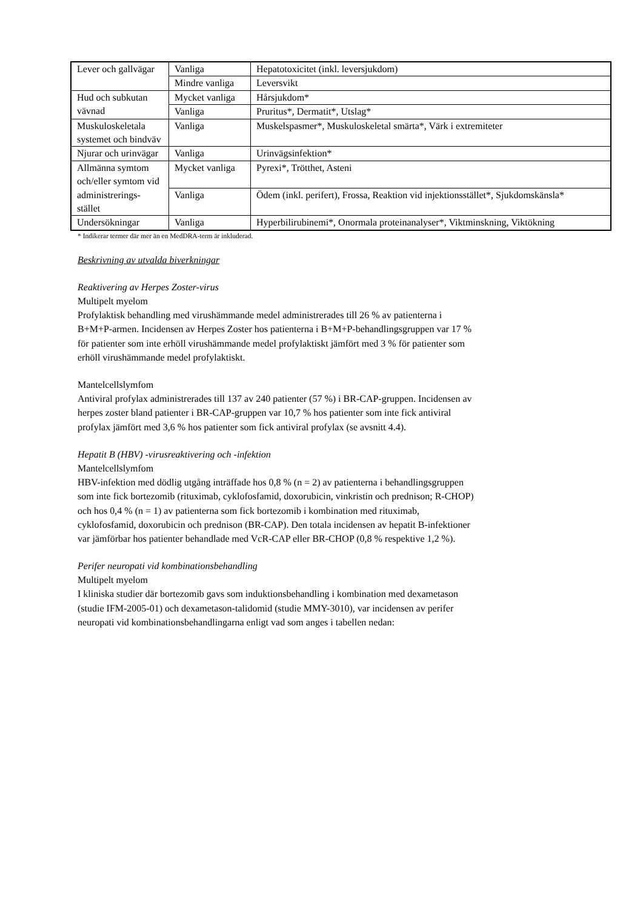| Lever och gallvägar | Vanliga | Hepatotoxicitet (inkl. leversjukdom) |
| | Mindre vanliga | Leversvikt |
| Hud och subkutan vävnad | Mycket vanliga | Hårsjukdom* |
| | Vanliga | Pruritus*, Dermatit*, Utslag* |
| Muskuloskeletala systemet och bindväv | Vanliga | Muskelspasmer*, Muskuloskeletal smärta*, Värk i extremiteter |
| Njurar och urinvägar | Vanliga | Urinvägsinfektion* |
| Allmänna symtom och/eller symtom vid administrerings-stället | Mycket vanliga | Pyrexi*, Trötthet, Asteni |
| | Vanliga | Ödem (inkl. perifert), Frossa, Reaktion vid injektionsstället*, Sjukdomskänsla* |
| Undersökningar | Vanliga | Hyperbilirubinemi*, Onormala proteinanalyser*, Viktminskning, Viktökning |
* Indikerar termer där mer än en MedDRA-term är inkluderad.
Beskrivning av utvalda biverkningar
Reaktivering av Herpes Zoster-virus
Multipelt myelom
Profylaktisk behandling med virushämmande medel administrerades till 26 % av patienterna i
B+M+P-armen. Incidensen av Herpes Zoster hos patienterna i B+M+P-behandlingsgruppen var 17 %
för patienter som inte erhöll virushämmande medel profylaktiskt jämfört med 3 % för patienter som
erhöll virushämmande medel profylaktiskt.
Mantelcellslymfom
Antiviral profylax administrerades till 137 av 240 patienter (57 %) i BR-CAP-gruppen. Incidensen av
herpes zoster bland patienter i BR-CAP-gruppen var 10,7 % hos patienter som inte fick antiviral
profylax jämfört med 3,6 % hos patienter som fick antiviral profylax (se avsnitt 4.4).
Hepatit B (HBV) -virusreaktivering och -infektion
Mantelcellslymfom
HBV-infektion med dödlig utgång inträffade hos 0,8 % (n = 2) av patienterna i behandlingsgruppen
som inte fick bortezomib (rituximab, cyklofosfamid, doxorubicin, vinkristin och prednison; R-CHOP)
och hos 0,4 % (n = 1) av patienterna som fick bortezomib i kombination med rituximab,
cyklofosfamid, doxorubicin och prednison (BR-CAP). Den totala incidensen av hepatit B-infektioner
var jämförbar hos patienter behandlade med VcR-CAP eller BR-CHOP (0,8 % respektive 1,2 %).
Perifer neuropati vid kombinationsbehandling
Multipelt myelom
I kliniska studier där bortezomib gavs som induktionsbehandling i kombination med dexametason
(studie IFM-2005-01) och dexametason-talidomid (studie MMY-3010), var incidensen av perifer
neuropati vid kombinationsbehandlingarna enligt vad som anges i tabellen nedan: